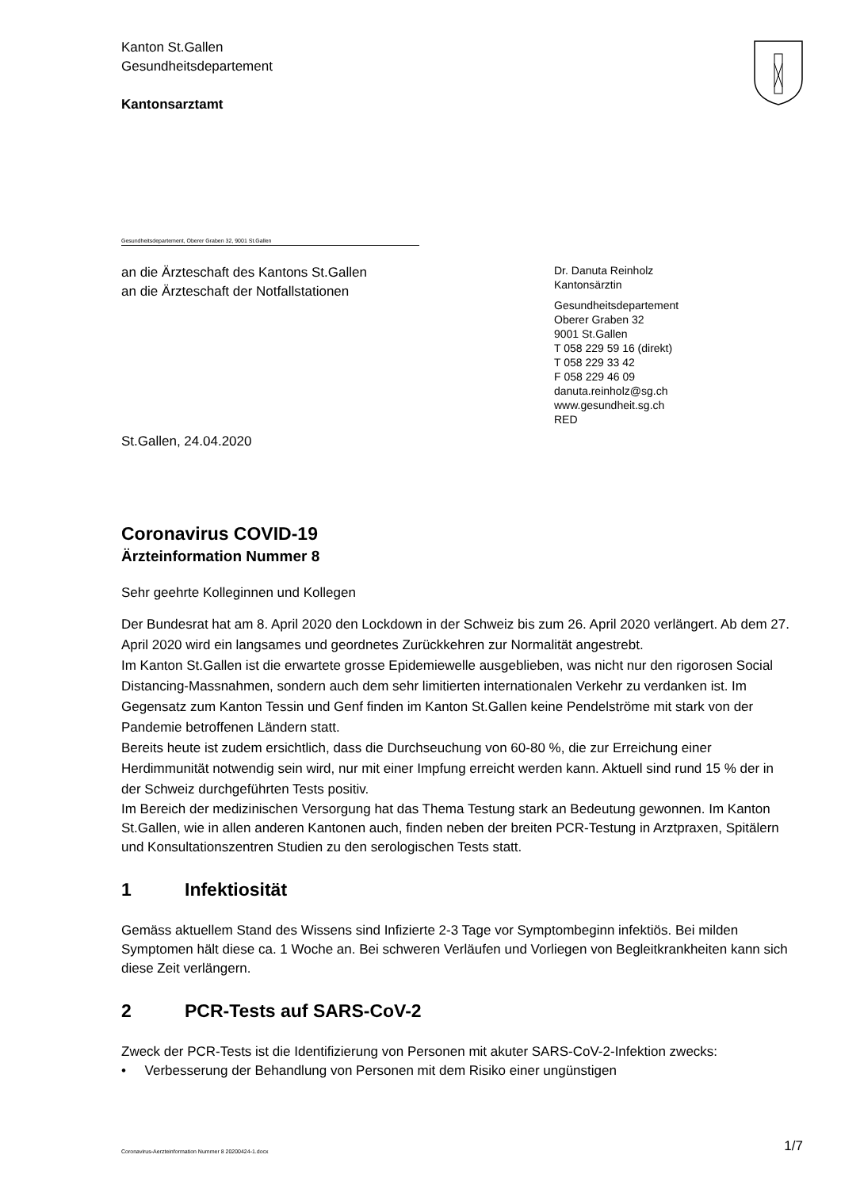Kanton St.Gallen
Gesundheitsdepartement
Kantonsarztamt
Gesundheitsdepartement, Oberer Graben 32, 9001 St.Gallen
an die Ärzteschaft des Kantons St.Gallen
an die Ärzteschaft der Notfallstationen
Dr. Danuta Reinholz
Kantonsärztin
Gesundheitsdepartement
Oberer Graben 32
9001 St.Gallen
T 058 229 59 16 (direkt)
T 058 229 33 42
F 058 229 46 09
danuta.reinholz@sg.ch
www.gesundheit.sg.ch
RED
St.Gallen, 24.04.2020
Coronavirus COVID-19
Ärzteinformation Nummer 8
Sehr geehrte Kolleginnen und Kollegen
Der Bundesrat hat am 8. April 2020 den Lockdown in der Schweiz bis zum 26. April 2020 verlängert. Ab dem 27. April 2020 wird ein langsames und geordnetes Zurückkehren zur Normalität angestrebt.
Im Kanton St.Gallen ist die erwartete grosse Epidemiewelle ausgeblieben, was nicht nur den rigorosen Social Distancing-Massnahmen, sondern auch dem sehr limitierten internationalen Verkehr zu verdanken ist. Im Gegensatz zum Kanton Tessin und Genf finden im Kanton St.Gallen keine Pendelströme mit stark von der Pandemie betroffenen Ländern statt.
Bereits heute ist zudem ersichtlich, dass die Durchseuchung von 60-80 %, die zur Erreichung einer Herdimmunität notwendig sein wird, nur mit einer Impfung erreicht werden kann. Aktuell sind rund 15 % der in der Schweiz durchgeführten Tests positiv.
Im Bereich der medizinischen Versorgung hat das Thema Testung stark an Bedeutung gewonnen. Im Kanton St.Gallen, wie in allen anderen Kantonen auch, finden neben der breiten PCR-Testung in Arztpraxen, Spitälern und Konsultationszentren Studien zu den serologischen Tests statt.
1 Infektiosität
Gemäss aktuellem Stand des Wissens sind Infizierte 2-3 Tage vor Symptombeginn infektiös. Bei milden Symptomen hält diese ca. 1 Woche an. Bei schweren Verläufen und Vorliegen von Begleitkrankheiten kann sich diese Zeit verlängern.
2 PCR-Tests auf SARS-CoV-2
Zweck der PCR-Tests ist die Identifizierung von Personen mit akuter SARS-CoV-2-Infektion zwecks:
• Verbesserung der Behandlung von Personen mit dem Risiko einer ungünstigen
Coronavirus-Aerzteinformation Nummer 8 20200424-1.docx 1/7